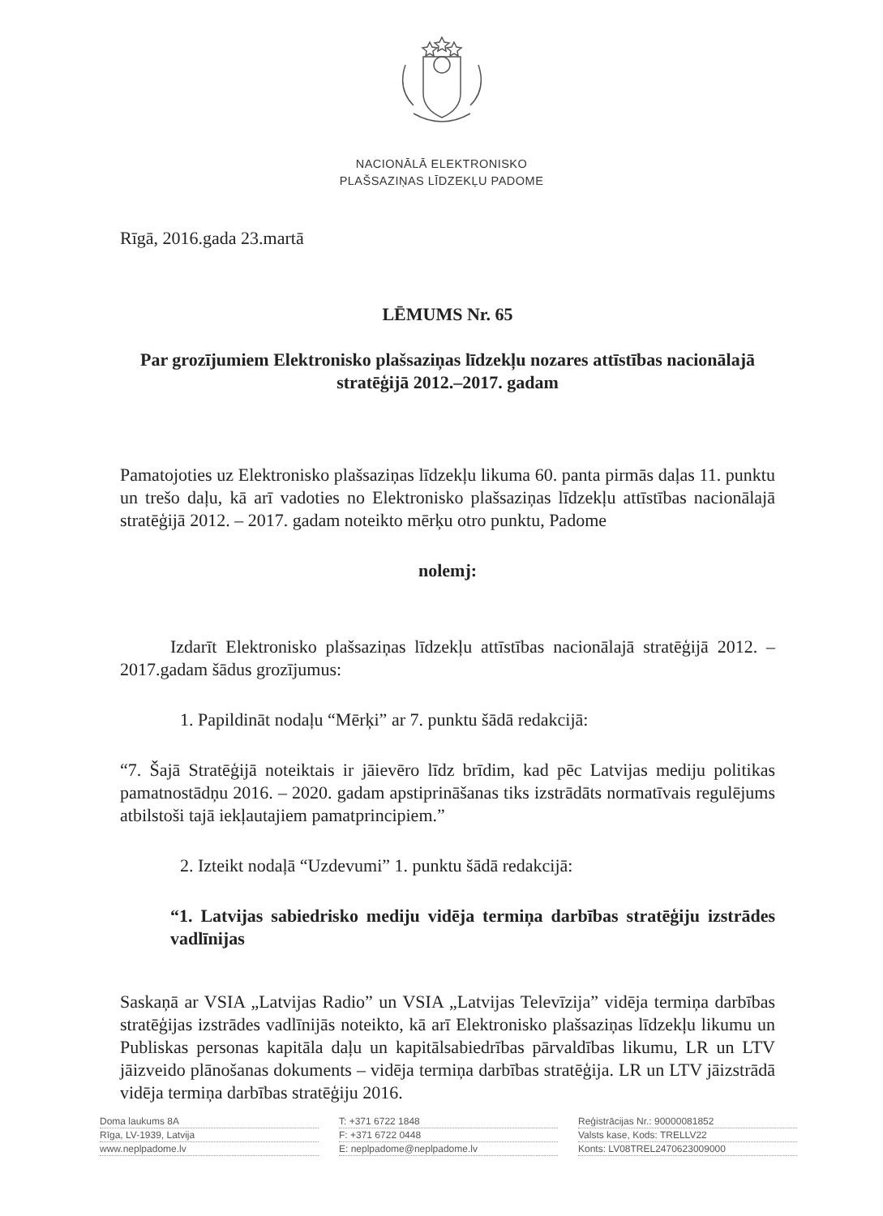NACIONĀLĀ ELEKTRONISKO
PLAŠSAZIŅAS LĪDZEKĻU PADOME
Rīgā, 2016.gada 23.martā
LĒMUMS Nr. 65
Par grozījumiem Elektronisko plašsaziņas līdzekļu nozares attīstības nacionālajā stratēģijā 2012.–2017. gadam
Pamatojoties uz Elektronisko plašsaziņas līdzekļu likuma 60. panta pirmās daļas 11. punktu un trešo daļu, kā arī vadoties no Elektronisko plašsaziņas līdzekļu attīstības nacionālajā stratēģijā 2012. – 2017. gadam noteikto mērķu otro punktu, Padome
nolemj:
Izdarīt Elektronisko plašsaziņas līdzekļu attīstības nacionālajā stratēģijā 2012. – 2017.gadam šādus grozījumus:
1. Papildināt nodaļu “Mērķi” ar 7. punktu šādā redakcijā:
“7. Šajā Stratēģijā noteiktais ir jāievēro līdz brīdim, kad pēc Latvijas mediju politikas pamatnostādņu 2016. – 2020. gadam apstiprināšanas tiks izstrādāts normatīvais regulējums atbilstoši tajā iekļautajiem pamatprincipiem.”
2. Izteikt nodaļā “Uzdevumi” 1. punktu šādā redakcijā:
“1. Latvijas sabiedrisko mediju vidēja termiņa darbības stratēģiju izstrādes vadlīnijas
Saskaņā ar VSIA „Latvijas Radio” un VSIA „Latvijas Televīzija” vidēja termiņa darbības stratēģijas izstrādes vadlīnijās noteikto, kā arī Elektronisko plašsaziņas līdzekļu likumu un Publiskas personas kapitāla daļu un kapitālsabiedrības pārvaldības likumu, LR un LTV jāizveido plānošanas dokuments – vidēja termiņa darbības stratēģija. LR un LTV jāizstrādā vidēja termiņa darbības stratēģiju 2016.
Doma laukums 8A
Rīga, LV-1939, Latvija
www.neplpadome.lv
T: +371 6722 1848
F: +371 6722 0448
E: neplpadome@neplpadome.lv
Reģistrācijas Nr.: 90000081852
Valsts kase, Kods: TRELLV22
Konts: LV08TREL2470623009000